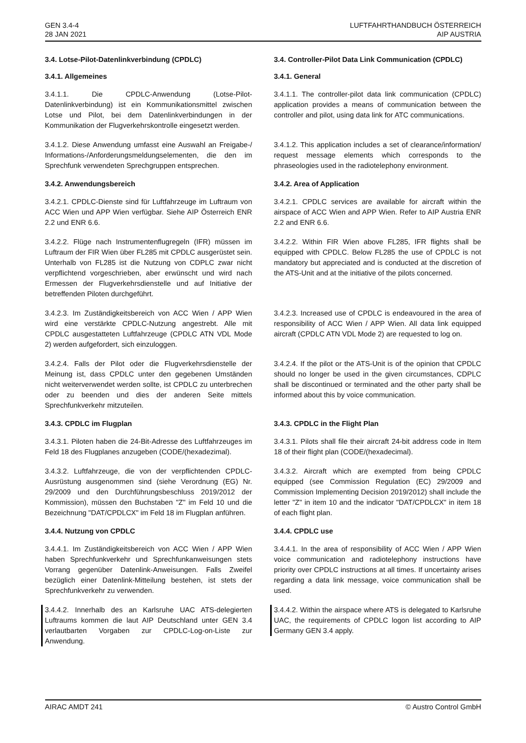GEN 3.4-4
28 JAN 2021
LUFTFAHRTHANDBUCH ÖSTERREICH
AIP AUSTRIA
3.4. Lotse-Pilot-Datenlinkverbindung (CPDLC) 3.4. Controller-Pilot Data Link Communication (CPDLC)
3.4.1. Allgemeines 3.4.1. General
3.4.1.1. Die CPDLC-Anwendung (Lotse-Pilot-Datenlinkverbindung) ist ein Kommunikationsmittel zwischen Lotse und Pilot, bei dem Datenlinkverbindungen in der Kommunikation der Flugverkehrskontrolle eingesetzt werden.
3.4.1.1. The controller-pilot data link communication (CPDLC) application provides a means of communication between the controller and pilot, using data link for ATC communications.
3.4.1.2. Diese Anwendung umfasst eine Auswahl an Freigabe-/ Informations-/Anforderungsmeldungselementen, die den im Sprechfunk verwendeten Sprechgruppen entsprechen.
3.4.1.2. This application includes a set of clearance/information/ request message elements which corresponds to the phraseologies used in the radiotelephony environment.
3.4.2. Anwendungsbereich 3.4.2. Area of Application
3.4.2.1. CPDLC-Dienste sind für Luftfahrzeuge im Luftraum von ACC Wien und APP Wien verfügbar. Siehe AIP Österreich ENR 2.2 und ENR 6.6.
3.4.2.1. CPDLC services are available for aircraft within the airspace of ACC Wien and APP Wien. Refer to AIP Austria ENR 2.2 and ENR 6.6.
3.4.2.2. Flüge nach Instrumentenflugregeln (IFR) müssen im Luftraum der FIR Wien über FL285 mit CPDLC ausgerüstet sein. Unterhalb von FL285 ist die Nutzung von CDPLC zwar nicht verpflichtend vorgeschrieben, aber erwünscht und wird nach Ermessen der Flugverkehrsdienstelle und auf Initiative der betreffenden Piloten durchgeführt.
3.4.2.2. Within FIR Wien above FL285, IFR flights shall be equipped with CPDLC. Below FL285 the use of CPDLC is not mandatory but appreciated and is conducted at the discretion of the ATS-Unit and at the initiative of the pilots concerned.
3.4.2.3. Im Zuständigkeitsbereich von ACC Wien / APP Wien wird eine verstärkte CPDLC-Nutzung angestrebt. Alle mit CPDLC ausgestatteten Luftfahrzeuge (CPDLC ATN VDL Mode 2) werden aufgefordert, sich einzuloggen.
3.4.2.3. Increased use of CPDLC is endeavoured in the area of responsibility of ACC Wien / APP Wien. All data link equipped aircraft (CPDLC ATN VDL Mode 2) are requested to log on.
3.4.2.4. Falls der Pilot oder die Flugverkehrsdienstelle der Meinung ist, dass CPDLC unter den gegebenen Umständen nicht weiterverwendet werden sollte, ist CPDLC zu unterbrechen oder zu beenden und dies der anderen Seite mittels Sprechfunkverkehr mitzuteilen.
3.4.2.4. If the pilot or the ATS-Unit is of the opinion that CPDLC should no longer be used in the given circumstances, CDPLC shall be discontinued or terminated and the other party shall be informed about this by voice communication.
3.4.3. CPDLC im Flugplan 3.4.3. CPDLC in the Flight Plan
3.4.3.1. Piloten haben die 24-Bit-Adresse des Luftfahrzeuges im Feld 18 des Flugplanes anzugeben (CODE/(hexadezimal).
3.4.3.1. Pilots shall file their aircraft 24-bit address code in Item 18 of their flight plan (CODE/(hexadecimal).
3.4.3.2. Luftfahrzeuge, die von der verpflichtenden CPDLC-Ausrüstung ausgenommen sind (siehe Verordnung (EG) Nr. 29/2009 und den Durchführungsbeschluss 2019/2012 der Kommission), müssen den Buchstaben "Z" im Feld 10 und die Bezeichnung "DAT/CPDLCX" im Feld 18 im Flugplan anführen.
3.4.3.2. Aircraft which are exempted from being CPDLC equipped (see Commission Regulation (EC) 29/2009 and Commission Implementing Decision 2019/2012) shall include the letter "Z" in item 10 and the indicator "DAT/CPDLCX" in item 18 of each flight plan.
3.4.4. Nutzung von CPDLC 3.4.4. CPDLC use
3.4.4.1. Im Zuständigkeitsbereich von ACC Wien / APP Wien haben Sprechfunkverkehr und Sprechfunkanweisungen stets Vorrang gegenüber Datenlink-Anweisungen. Falls Zweifel bezüglich einer Datenlink-Mitteilung bestehen, ist stets der Sprechfunkverkehr zu verwenden.
3.4.4.1. In the area of responsibility of ACC Wien / APP Wien voice communication and radiotelephony instructions have priority over CPDLC instructions at all times. If uncertainty arises regarding a data link message, voice communication shall be used.
3.4.4.2. Innerhalb des an Karlsruhe UAC ATS-delegierten Luftraums kommen die laut AIP Deutschland unter GEN 3.4 verlautbarten Vorgaben zur CPDLC-Log-on-Liste zur Anwendung.
3.4.4.2. Within the airspace where ATS is delegated to Karlsruhe UAC, the requirements of CPDLC logon list according to AIP Germany GEN 3.4 apply.
AIRAC AMDT 241 © Austro Control GmbH